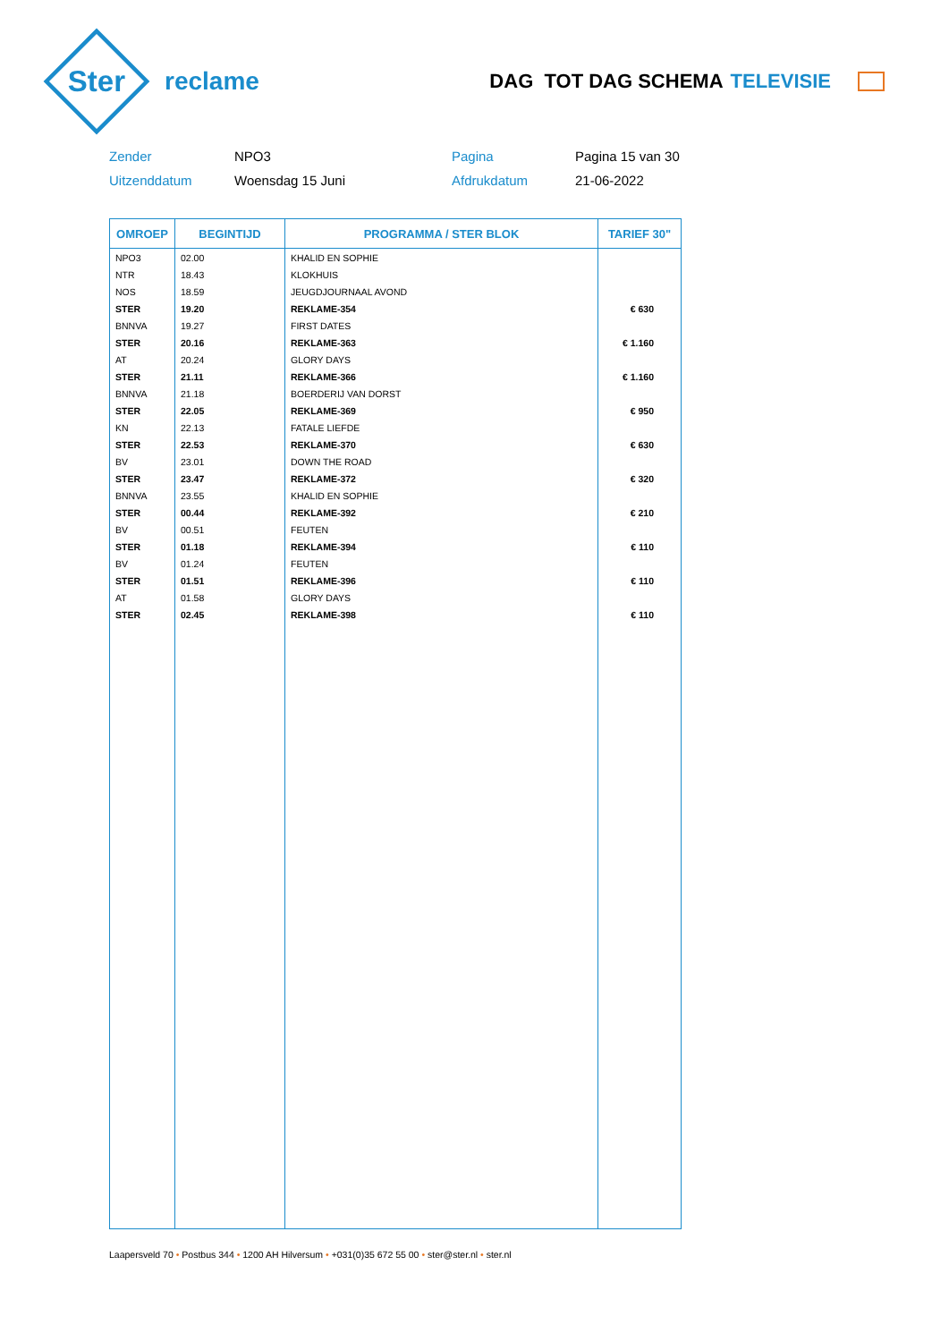Ster
reclame
DAG TOT DAG SCHEMA TELEVISIE
Zender
NPO3
Pagina
Pagina 15 van 30
Uitzenddatum
Woensdag 15 Juni
Afdrukdatum
21-06-2022
| OMROEP | BEGINTIJD | PROGRAMMA / STER BLOK | TARIEF 30" |
| --- | --- | --- | --- |
| NPO3 | 02.00 | KHALID EN SOPHIE | |
| NTR | 18.43 | KLOKHUIS | |
| NOS | 18.59 | JEUGDJOURNAAL AVOND | |
| STER | 19.20 | REKLAME-354 | € 630 |
| BNNVA | 19.27 | FIRST DATES | |
| STER | 20.16 | REKLAME-363 | € 1.160 |
| AT | 20.24 | GLORY DAYS | |
| STER | 21.11 | REKLAME-366 | € 1.160 |
| BNNVA | 21.18 | BOERDERIJ VAN DORST | |
| STER | 22.05 | REKLAME-369 | € 950 |
| KN | 22.13 | FATALE LIEFDE | |
| STER | 22.53 | REKLAME-370 | € 630 |
| BV | 23.01 | DOWN THE ROAD | |
| STER | 23.47 | REKLAME-372 | € 320 |
| BNNVA | 23.55 | KHALID EN SOPHIE | |
| STER | 00.44 | REKLAME-392 | € 210 |
| BV | 00.51 | FEUTEN | |
| STER | 01.18 | REKLAME-394 | € 110 |
| BV | 01.24 | FEUTEN | |
| STER | 01.51 | REKLAME-396 | € 110 |
| AT | 01.58 | GLORY DAYS | |
| STER | 02.45 | REKLAME-398 | € 110 |
Laapersveld 70 • Postbus 344 • 1200 AH Hilversum • +031(0)35 672 55 00 • ster@ster.nl • ster.nl